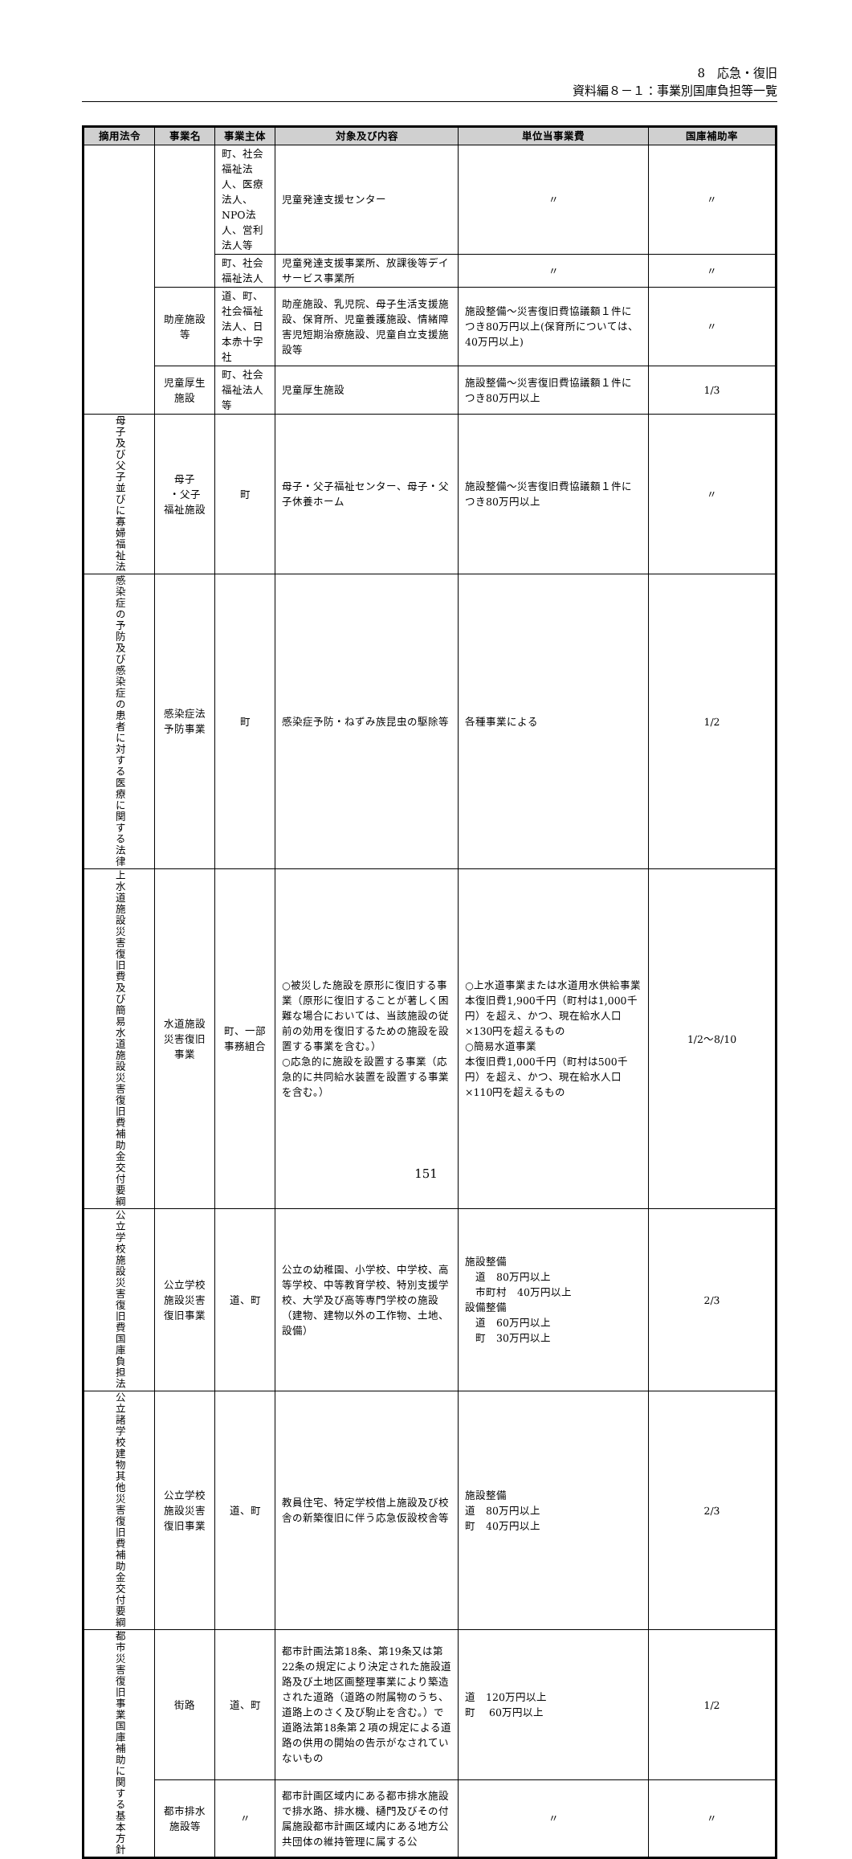8　応急・復旧
資料編８－１：事業別国庫負担等一覧
| 摘用法令 | 事業名 | 事業主体 | 対象及び内容 | 単位当事業費 | 国庫補助率 |
| --- | --- | --- | --- | --- | --- |
| | | 町、社会福祉法人、医療法人、NPO法人、営利法人等 | 児童発達支援センター | 〃 | 〃 |
| | | 町、社会福祉法人 | 児童発達支援事業所、放課後等デイサービス事業所 | 〃 | 〃 |
| | 助産施設等 | 道、町、社会福祉法人、日本赤十字社 | 助産施設、乳児院、母子生活支援施設、保育所、児童養護施設、情緒障害児短期治療施設、児童自立支援施設等 | 施設整備～災害復旧費協議額１件につき80万円以上(保育所については、40万円以上) | 〃 |
| | 児童厚生施設 | 町、社会福祉法人等 | 児童厚生施設 | 施設整備～災害復旧費協議額１件につき80万円以上 | 1/3 |
| 母子及び父子並びに寡婦福祉法 | 母子 ・父子 福祉施設 | 町 | 母子・父子福祉センター、母子・父子休養ホーム | 施設整備～災害復旧費協議額１件につき80万円以上 | 〃 |
| 感染症の予防及び感染症の患者に対する医療に関する法律 | 感染症法予防事業 | 町 | 感染症予防・ねずみ族昆虫の駆除等 | 各種事業による | 1/2 |
| 上水道施設災害復旧費及び簡易水道施設災害復旧費補助金交付要綱 | 水道施設災害復旧事業 | 町、一部事務組合 | ○被災した施設を原形に復旧する事業（原形に復旧することが著しく困難な場合においては、当該施設の従前の効用を復旧するための施設を設置する事業を含む。） ○応急的に施設を設置する事業（応急的に共同給水装置を設置する事業を含む。） | ○上水道事業または水道用水供給事業本復旧費1,900千円（町村は1,000千円）を超え、かつ、現在給水人口×130円を超えるもの ○簡易水道事業 本復旧費1,000千円（町村は500千円）を超え、かつ、現在給水人口×110円を超えるもの | 1/2～8/10 |
| 公立学校施設災害復旧費国庫負担法 | 公立学校施設災害復旧事業 | 道、町 | 公立の幼稚園、小学校、中学校、高等学校、中等教育学校、特別支援学校、大学及び高等専門学校の施設（建物、建物以外の工作物、土地、設備） | 施設整備 道 80万円以上 市町村 40万円以上 設備整備 道 60万円以上 町 30万円以上 | 2/3 |
| 公立諸学校建物其他災害復旧費補助金交付要綱 | 公立学校施設災害復旧事業 | 道、町 | 教員住宅、特定学校借上施設及び校舎の新築復旧に伴う応急仮設校舎等 | 施設整備 道 80万円以上 町 40万円以上 | 2/3 |
| 都市災害復旧事業国庫補助に関する基本方針 | 街路 | 道、町 | 都市計画法第18条、第19条又は第22条の規定により決定された施設道路及び土地区画整理事業により築造された道路（道路の附属物のうち、道路上のさく及び駒止を含む。）で道路法第18条第２項の規定による道路の供用の開始の告示がなされていないもの | 道 120万円以上 町 60万円以上 | 1/2 |
| | 都市排水施設等 | 〃 | 都市計画区域内にある都市排水施設で排水路、排水機、樋門及びその付属施設都市計画区域内にある地方公共団体の維持管理に属する公 | 〃 | 〃 |
151